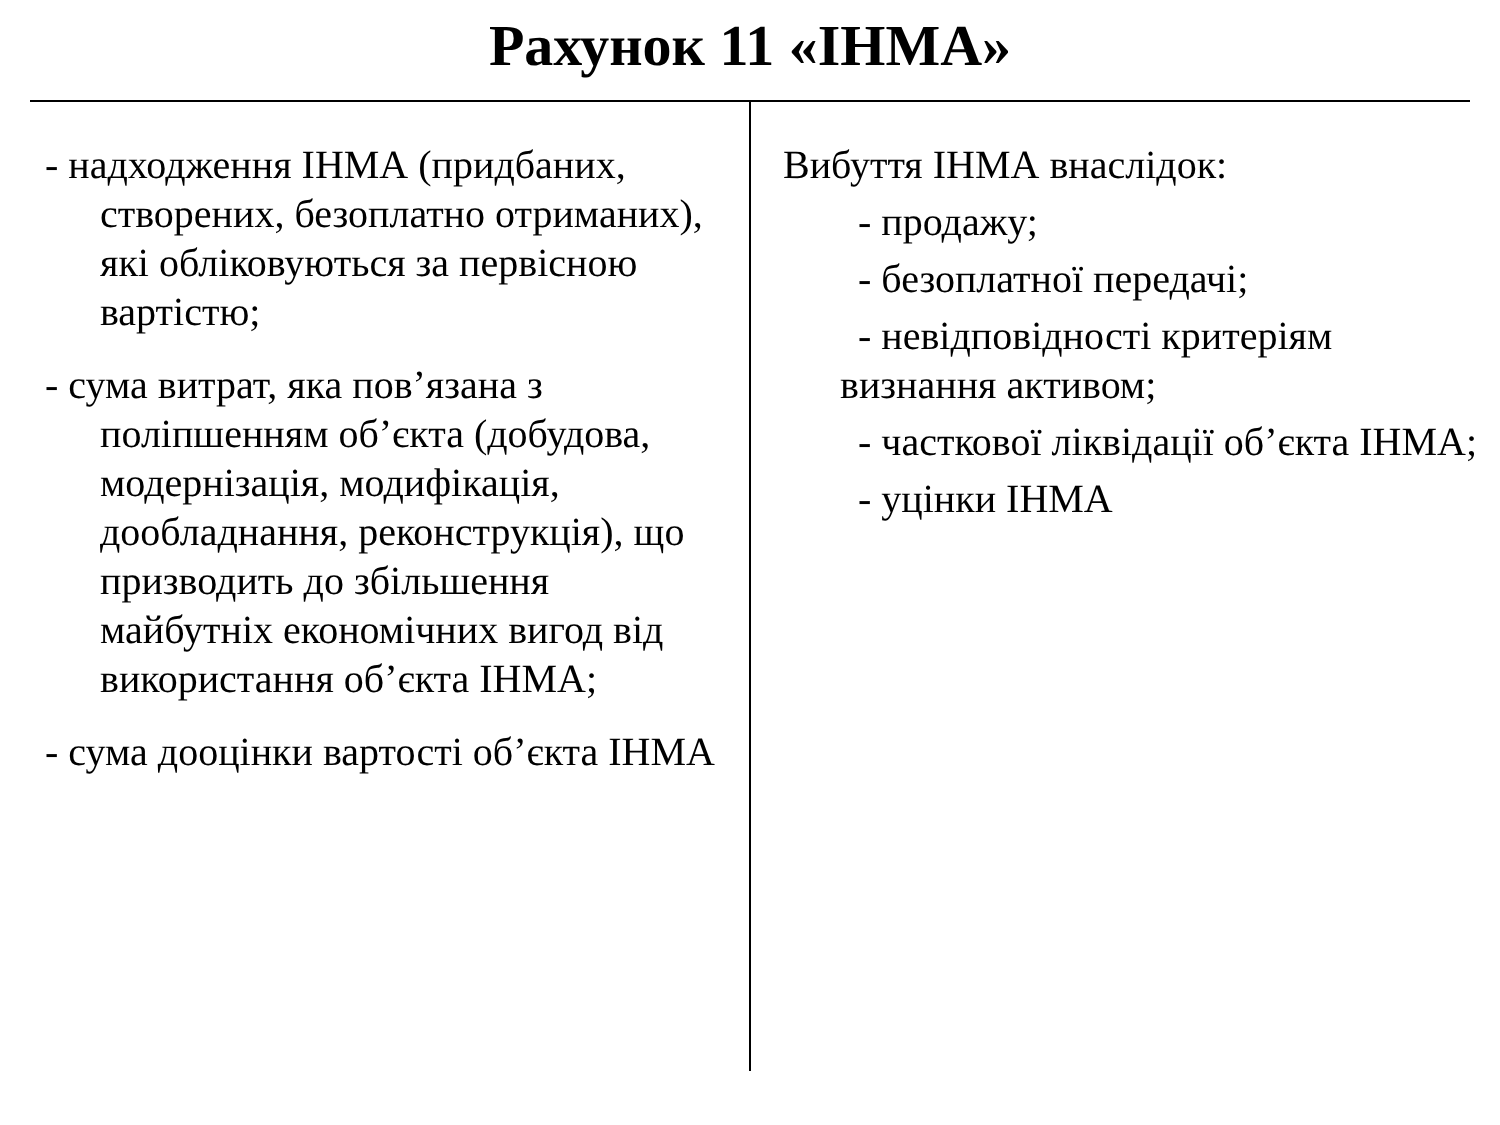Рахунок 11 «ІНМА»
- надходження ІНМА (придбаних, створених, безоплатно отриманих), які обліковуються за первісною вартістю;
- сума витрат, яка пов’язана з поліпшенням об’єкта (добудова, модернізація, модифікація, дообладнання, реконструкція), що призводить до збільшення майбутніх економічних вигод від використання об’єкта ІНМА;
- сума дооцінки вартості об’єкта ІНМА
Вибуття ІНМА внаслідок:
- продажу;
- безоплатної передачі;
- невідповідності критеріям визнання активом;
- часткової ліквідації об’єкта ІНМА;
- уцінки ІНМА